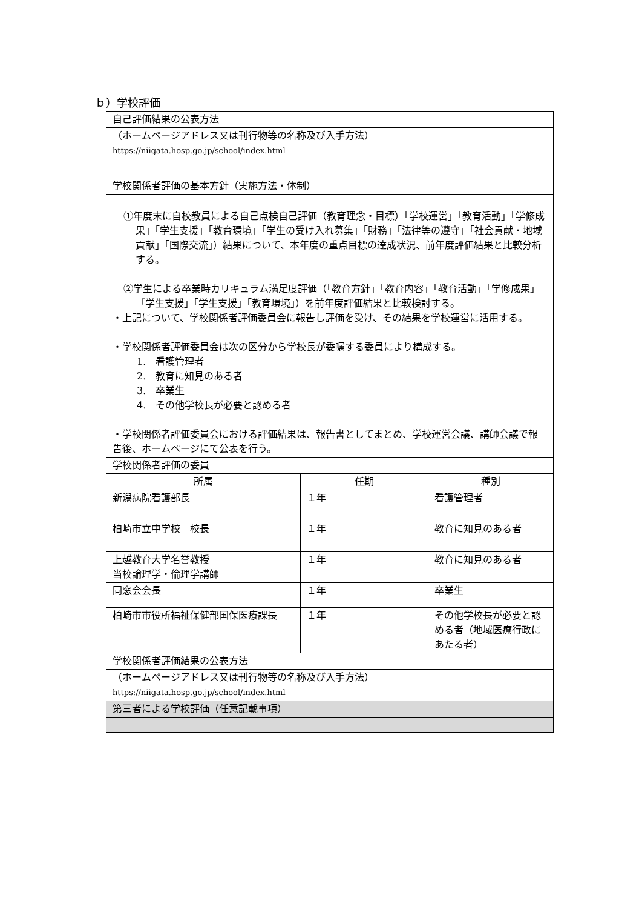ｂ）学校評価
| 自己評価結果の公表方法 | | |
| （ホームページアドレス又は刊行物等の名称及び入手方法） https://niigata.hosp.go.jp/school/index.html | | |
| 学校関係者評価の基本方針（実施方法・体制） | | |
| ①年度末に自校教員による自己点検自己評価（教育理念・目標）「学校運営」「教育活動」「学修成果」「学生支援」「教育環境」「学生の受け入れ募集」「財務」「法律等の遵守」「社会貢献・地域貢献」「国際交流」）結果について、本年度の重点目標の達成状況、前年度評価結果と比較分析する。 ②学生による卒業時カリキュラム満足度評価（「教育方針」「教育内容」「教育活動」「学修成果」「学生支援」「学生支援」「教育環境」）を前年度評価結果と比較検討する。 ・上記について、学校関係者評価委員会に報告し評価を受け、その結果を学校運営に活用する。 ・学校関係者評価委員会は次の区分から学校長が委嘱する委員により構成する。 1. 看護管理者 2. 教育に知見のある者 3. 卒業生 4. その他学校長が必要と認める者 ・学校関係者評価委員会における評価結果は、報告書としてまとめ、学校運営会議、講師会議で報告後、ホームページにて公表を行う。 | | |
| 学校関係者評価の委員 | | |
| 所属 | 任期 | 種別 |
| 新潟病院看護部長 | １年 | 看護管理者 |
| 柏崎市立中学校 校長 | １年 | 教育に知見のある者 |
| 上越教育大学名誉教授 当校論理学・倫理学講師 | １年 | 教育に知見のある者 |
| 同窓会会長 | １年 | 卒業生 |
| 柏崎市市役所福祉保健部国保医療課長 | １年 | その他学校長が必要と認める者（地域医療行政にあたる者） |
| 学校関係者評価結果の公表方法 | | |
| （ホームページアドレス又は刊行物等の名称及び入手方法） https://niigata.hosp.go.jp/school/index.html | | |
| 第三者による学校評価（任意記載事項） | | |